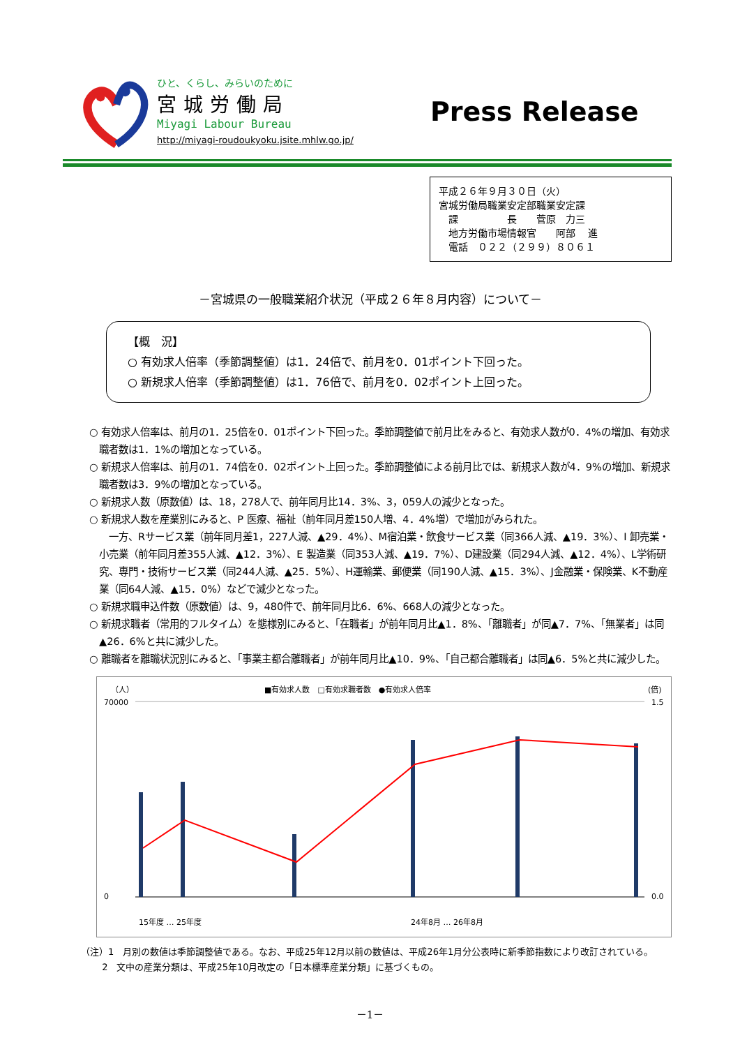ひと、くらし、みらいのために
宮城労働局
Miyagi Labour Bureau
http://miyagi-roudoukyoku.jsite.mhlw.go.jp/
Press Release
平成２６年９月３０日（火）
宮城労働局職業安定部職業安定課
　課　　　　　長　　菅原　力三
　地方労働市場情報官　　阿部　 進
　電話　０２２（２９９）８０６１
－宮城県の一般職業紹介状況（平成２６年８月内容）について－
【概　況】
○ 有効求人倍率（季節調整値）は1．24倍で、前月を0．01ポイント下回った。
○ 新規求人倍率（季節調整値）は1．76倍で、前月を0．02ポイント上回った。
○ 有効求人倍率は、前月の1．25倍を0．01ポイント下回った。季節調整値で前月比をみると、有効求人数が0．4%の増加、有効求職者数は1．1%の増加となっている。
○ 新規求人倍率は、前月の1．74倍を0．02ポイント上回った。季節調整値による前月比では、新規求人数が4．9%の増加、新規求職者数は3．9%の増加となっている。
○ 新規求人数（原数値）は、18，278人で、前年同月比14．3%、3，059人の減少となった。
○ 新規求人数を産業別にみると、P 医療、福祉（前年同月差150人増、4．4%増）で増加がみられた。
　一方、Rサービス業（前年同月差1，227人減、▲29．4%）、M宿泊業・飲食サービス業（同366人減、▲19．3%）、I 卸売業・小売業（前年同月差355人減、▲12．3%）、E 製造業（同353人減、▲19．7%）、D建設業（同294人減、▲12．4%）、L学術研究、専門・技術サービス業（同244人減、▲25．5%）、H運輸業、郵便業（同190人減、▲15．3%）、J金融業・保険業、K不動産業（同64人減、▲15．0%）などで減少となった。
○ 新規求職申込件数（原数値）は、9，480件で、前年同月比6．6%、668人の減少となった。
○ 新規求職者（常用的フルタイム）を態様別にみると、「在職者」が前年同月比▲1．8%、「離職者」が同▲7．7%、「無業者」は同▲26．6%と共に減少した。
○ 離職者を離職状況別にみると、「事業主都合離職者」が前年同月比▲10．9%、「自己都合離職者」は同▲6．5%と共に減少した。
（人）
■有効求人数　□有効求職者数　●有効求人倍率
(倍)
70000
0
1.5
0.0
15年度 … 25年度
24年8月 … 26年8月
（注）1　月別の数値は季節調整値である。なお、平成25年12月以前の数値は、平成26年1月分公表時に新季節指数により改訂されている。
　　 2　文中の産業分類は、平成25年10月改定の「日本標準産業分類」に基づくもの。
－1－